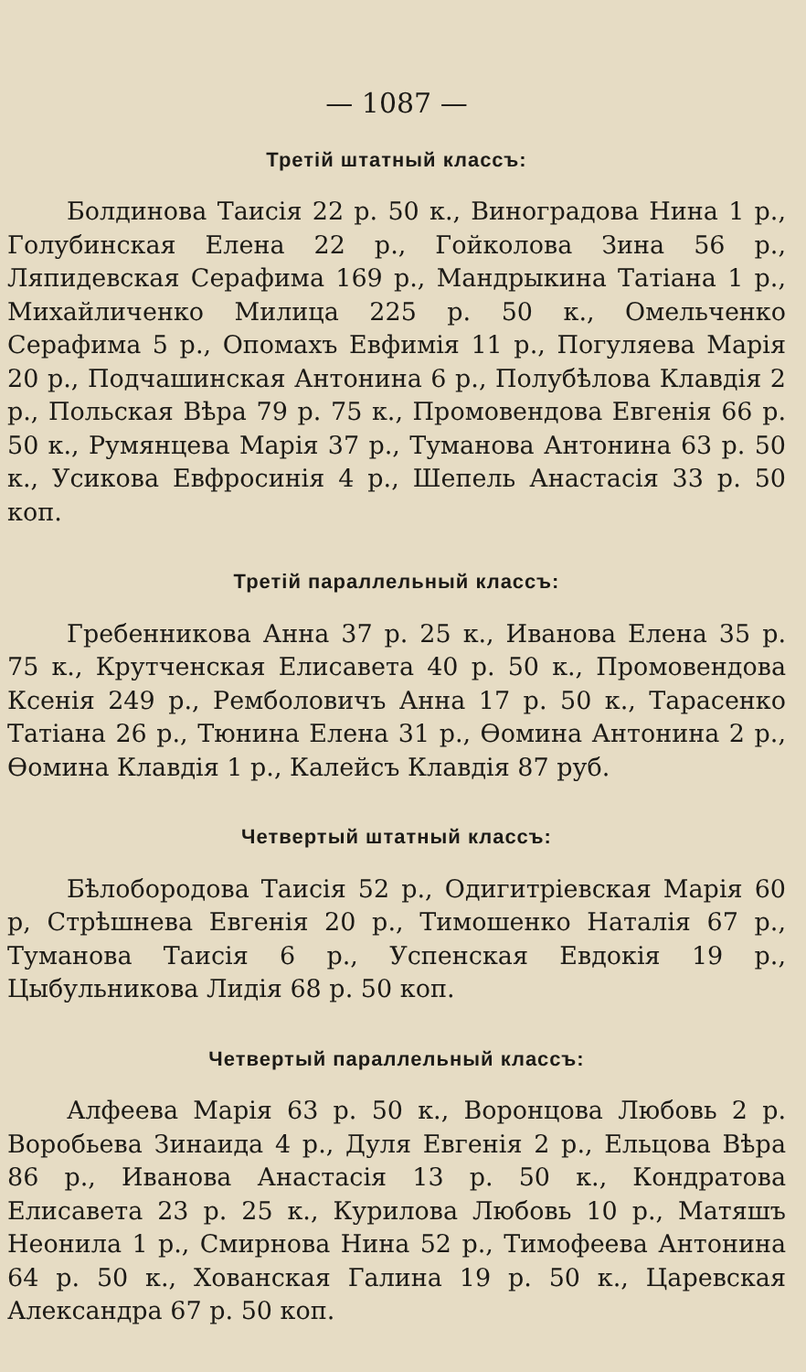— 1087 —
Третій штатный классъ:
Болдинова Таисія 22 р. 50 к., Виноградова Нина 1 р., Голубинская Елена 22 р., Гойколова Зина 56 р., Ляпидевская Серафима 169 р., Мандрыкина Татіана 1 р., Михайличенко Милица 225 р. 50 к., Омельченко Серафима 5 р., Опомахъ Евфимія 11 р., Погуляева Марія 20 р., Подчашинская Антонина 6 р., Полубѣлова Клавдія 2 р., Польская Вѣра 79 р. 75 к., Промовендова Евгенія 66 р. 50 к., Румянцева Марія 37 р., Туманова Антонина 63 р. 50 к., Усикова Евфросинія 4 р., Шепель Анастасія 33 р. 50 коп.
Третій параллельный классъ:
Гребенникова Анна 37 р. 25 к., Иванова Елена 35 р. 75 к., Крутченская Елисавета 40 р. 50 к., Промовендова Ксенія 249 р., Ремболовичъ Анна 17 р. 50 к., Тарасенко Татіана 26 р., Тюнина Елена 31 р., Ѳомина Антонина 2 р., Ѳомина Клавдія 1 р., Калейсъ Клавдія 87 руб.
Четвертый штатный классъ:
Бѣлобородова Таисія 52 р., Одигитріевская Марія 60 р, Стрѣшнева Евгенія 20 р., Тимошенко Наталія 67 р., Туманова Таисія 6 р., Успенская Евдокія 19 р., Цыбульникова Лидія 68 р. 50 коп.
Четвертый параллельный классъ:
Алфеева Марія 63 р. 50 к., Воронцова Любовь 2 р. Воробьева Зинаида 4 р., Дуля Евгенія 2 р., Ельцова Вѣра 86 р., Иванова Анастасія 13 р. 50 к., Кондратова Елисавета 23 р. 25 к., Курилова Любовь 10 р., Матяшъ Неонила 1 р., Смирнова Нина 52 р., Тимофеева Антонина 64 р. 50 к., Хованская Галина 19 р. 50 к., Царевская Александра 67 р. 50 коп.